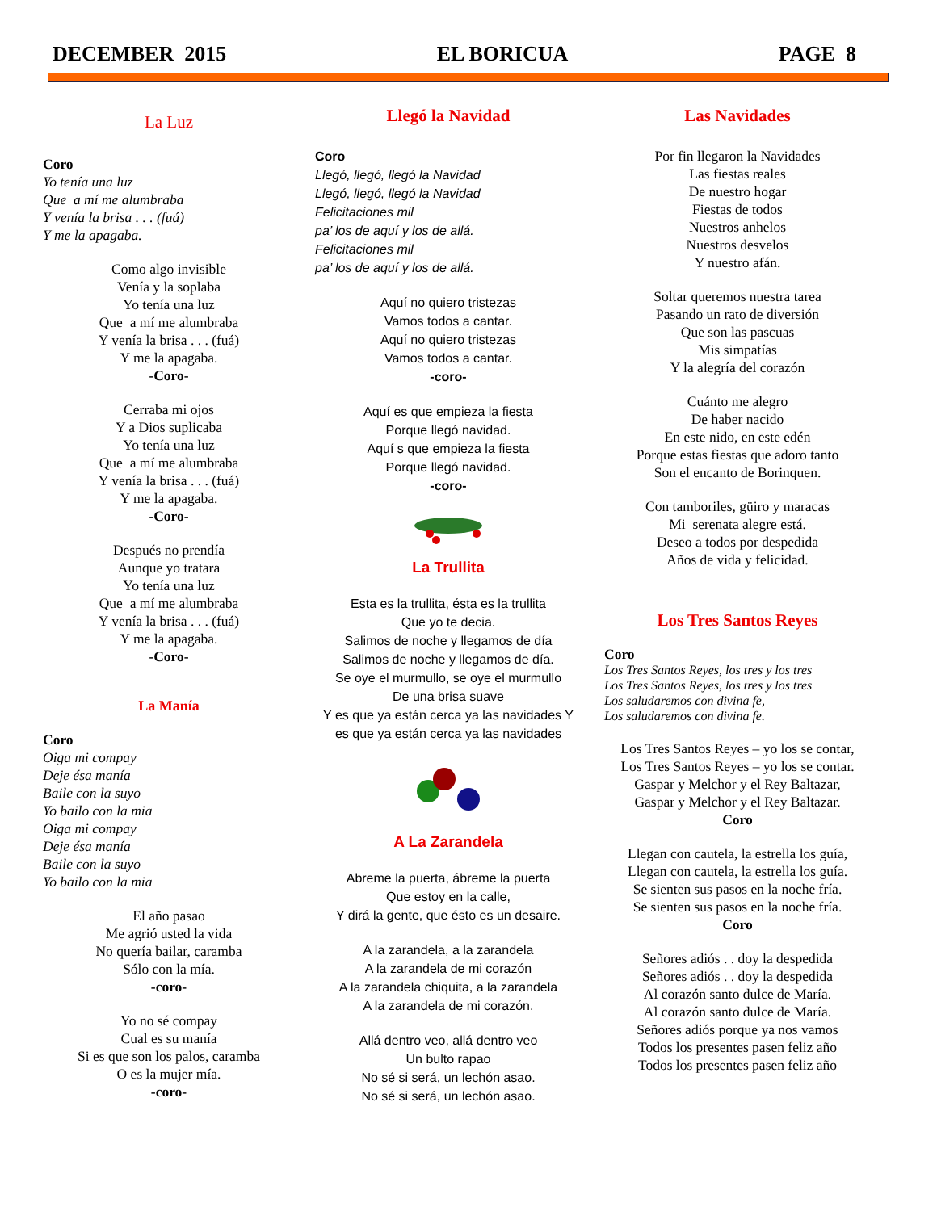DECEMBER 2015 EL BORICUA PAGE 8
La Luz
Coro
Yo tenía una luz
Que a mí me alumbraba
Y venía la brisa . . . (fuá)
Y me la apagaba.
Como algo invisible
Venía y la soplaba
Yo tenía una luz
Que a mí me alumbraba
Y venía la brisa . . . (fuá)
Y me la apagaba.
-Coro-
Cerraba mi ojos
Y a Dios suplicaba
Yo tenía una luz
Que a mí me alumbraba
Y venía la brisa . . . (fuá)
Y me la apagaba.
-Coro-
Después no prendía
Aunque yo tratara
Yo tenía una luz
Que a mí me alumbraba
Y venía la brisa . . . (fuá)
Y me la apagaba.
-Coro-
La Manía
Coro
Oiga mi compay
Deje ésa manía
Baile con la suyo
Yo bailo con la mia
Oiga mi compay
Deje ésa manía
Baile con la suyo
Yo bailo con la mia
El año pasao
Me agrió usted la vida
No quería bailar, caramba
Sólo con la mía.
-coro-
Yo no sé compay
Cual es su manía
Si es que son los palos, caramba
O es la mujer mía.
-coro-
Llegó la Navidad
Coro
Llegó, llegó, llegó la Navidad
Llegó, llegó, llegó la Navidad
Felicitaciones mil
pa’ los de aquí y los de allá.
Felicitaciones mil
pa’ los de aquí y los de allá.
Aquí no quiero tristezas
Vamos todos a cantar.
Aquí no quiero tristezas
Vamos todos a cantar.
-coro-
Aquí es que empieza la fiesta
Porque llegó navidad.
Aquí s que empieza la fiesta
Porque llegó navidad.
-coro-
La Trullita
Esta es la trullita, ésta es la trullita
Que yo te decia.
Salimos de noche y llegamos de día
Salimos de noche y llegamos de día.
Se oye el murmullo, se oye el murmullo
De una brisa suave
Y es que ya están cerca ya las navidades Y es que ya están cerca ya las navidades
A La Zarandela
Abreme la puerta, ábreme la puerta
Que estoy en la calle,
Y dirá la gente, que ésto es un desaire.
A la zarandela, a la zarandela
A la zarandela de mi corazón
A la zarandela chiquita, a la zarandela
A la zarandela de mi corazón.
Allá dentro veo, allá dentro veo
Un bulto rapao
No sé si será, un lechón asao.
No sé si será, un lechón asao.
Las Navidades
Por fin llegaron la Navidades
Las fiestas reales
De nuestro hogar
Fiestas de todos
Nuestros anhelos
Nuestros desvelos
Y nuestro afán.
Soltar queremos nuestra tarea
Pasando un rato de diversión
Que son las pascuas
Mis simpatías
Y la alegría del corazón
Cuánto me alegro
De haber nacido
En este nido, en este edén
Porque estas fiestas que adoro tanto
Son el encanto de Borinquen.
Con tamboriles, güiro y maracas
Mi serenata alegre está.
Deseo a todos por despedida
Años de vida y felicidad.
Los Tres Santos Reyes
Coro
Los Tres Santos Reyes, los tres y los tres
Los Tres Santos Reyes, los tres y los tres
Los saludaremos con divina fe,
Los saludaremos con divina fe.
Los Tres Santos Reyes – yo los se contar,
Los Tres Santos Reyes – yo los se contar.
Gaspar y Melchor y el Rey Baltazar,
Gaspar y Melchor y el Rey Baltazar.
Coro
Llegan con cautela, la estrella los guía,
Llegan con cautela, la estrella los guía.
Se sienten sus pasos en la noche fría.
Se sienten sus pasos en la noche fría.
Coro
Señores adiós . . doy la despedida
Señores adiós . . doy la despedida
Al corazón santo dulce de María.
Al corazón santo dulce de María.
Señores adiós porque ya nos vamos
Todos los presentes pasen feliz año
Todos los presentes pasen feliz año